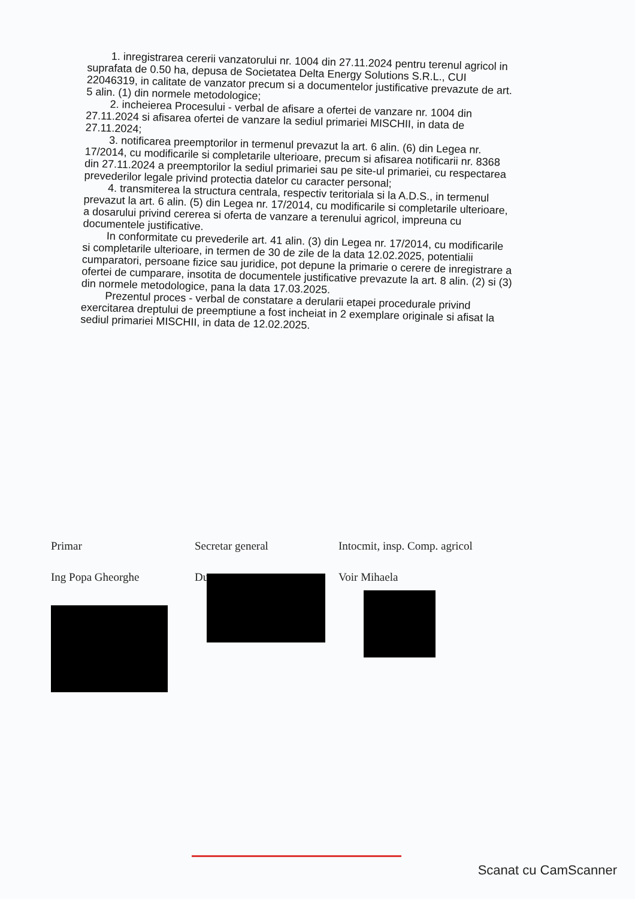1. inregistrarea cererii vanzatorului nr. 1004 din 27.11.2024 pentru terenul agricol in suprafata de 0.50 ha, depusa de Societatea Delta Energy Solutions S.R.L., CUI 22046319, in calitate de vanzator precum si a documentelor justificative prevazute de art. 5 alin. (1) din normele metodologice;
2. incheierea Procesului - verbal de afisare a ofertei de vanzare nr. 1004 din 27.11.2024 si afisarea ofertei de vanzare la sediul primariei MISCHII, in data de 27.11.2024;
3. notificarea preemptorilor in termenul prevazut la art. 6 alin. (6) din Legea nr. 17/2014, cu modificarile si completarile ulterioare, precum si afisarea notificarii nr. 8368 din 27.11.2024 a preemptorilor la sediul primariei sau pe site-ul primariei, cu respectarea prevederilor legale privind protectia datelor cu caracter personal;
4. transmiterea la structura centrala, respectiv teritoriala si la A.D.S., in termenul prevazut la art. 6 alin. (5) din Legea nr. 17/2014, cu modificarile si completarile ulterioare, a dosarului privind cererea si oferta de vanzare a terenului agricol, impreuna cu documentele justificative.
In conformitate cu prevederile art. 41 alin. (3) din Legea nr. 17/2014, cu modificarile si completarile ulterioare, in termen de 30 de zile de la data 12.02.2025, potentialii cumparatori, persoane fizice sau juridice, pot depune la primarie o cerere de inregistrare a ofertei de cumparare, insotita de documentele justificative prevazute la art. 8 alin. (2) si (3) din normele metodologice, pana la data 17.03.2025.
Prezentul proces - verbal de constatare a derularii etapei procedurale privind exercitarea dreptului de preemptiune a fost incheiat in 2 exemplare originale si afisat la sediul primariei MISCHII, in data de 12.02.2025.
Primar
Ing Popa Gheorghe
Secretar general
Du
Intocmit, insp. Comp. agricol
Voir Mihaela
Scanat cu CamScanner